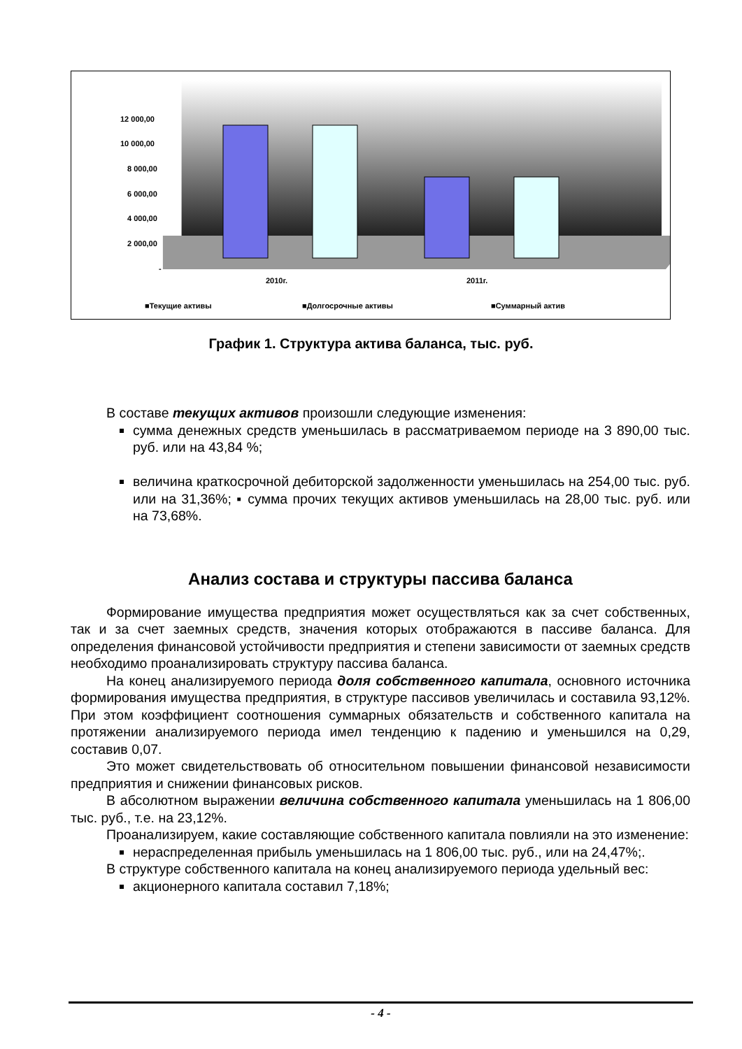12 000,00
10 000,00
8 000,00
6 000,00
4 000,00
2 000,00
-
2010г.
2011г.
■Текущие активы
■Долгосрочные активы
■Суммарный актив
График 1. Структура актива баланса, тыс. руб.
В составе текущих активов произошли следующие изменения:
сумма денежных средств уменьшилась в рассматриваемом периоде на 3 890,00 тыс. руб. или на 43,84 %;
величина краткосрочной дебиторской задолженности уменьшилась на 254,00 тыс. руб. или на 31,36%; ▪ сумма прочих текущих активов уменьшилась на 28,00 тыс. руб. или на 73,68%.
Анализ состава и структуры пассива баланса
Формирование имущества предприятия может осуществляться как за счет собственных, так и за счет заемных средств, значения которых отображаются в пассиве баланса. Для определения финансовой устойчивости предприятия и степени зависимости от заемных средств необходимо проанализировать структуру пассива баланса.
На конец анализируемого периода доля собственного капитала, основного источника формирования имущества предприятия, в структуре пассивов увеличилась и составила 93,12%. При этом коэффициент соотношения суммарных обязательств и собственного капитала на протяжении анализируемого периода имел тенденцию к падению и уменьшился на 0,29, составив 0,07.
Это может свидетельствовать об относительном повышении финансовой независимости предприятия и снижении финансовых рисков.
В абсолютном выражении величина собственного капитала уменьшилась на 1 806,00 тыс. руб., т.е. на 23,12%.
Проанализируем, какие составляющие собственного капитала повлияли на это изменение:
нераспределенная прибыль уменьшилась на 1 806,00 тыс. руб., или на 24,47%;.
В структуре собственного капитала на конец анализируемого периода удельный вес:
акционерного капитала составил 7,18%;
- 4 -